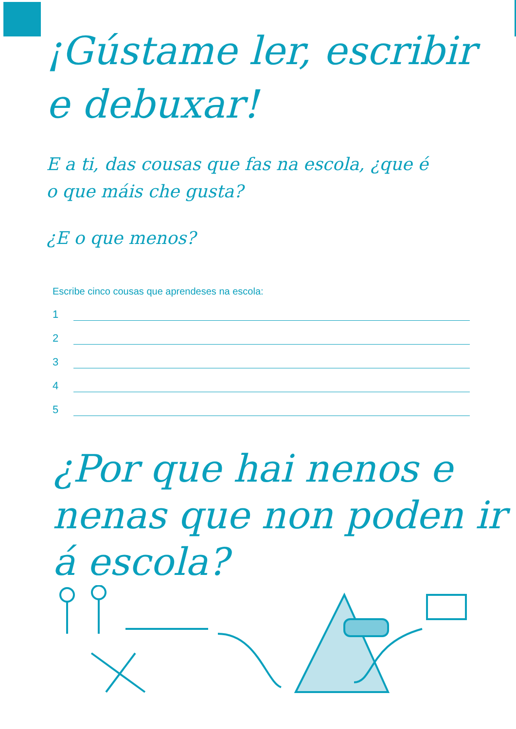¡Gústame ler, escribir
e debuxar!
E a ti, das cousas que fas na escola, ¿que é
o que máis che gusta?
¿E o que menos?
Escribe cinco cousas que aprendeses na escola:
1
2
3
4
5
¿Por que hai nenos e
nenas que non poden ir
á escola?